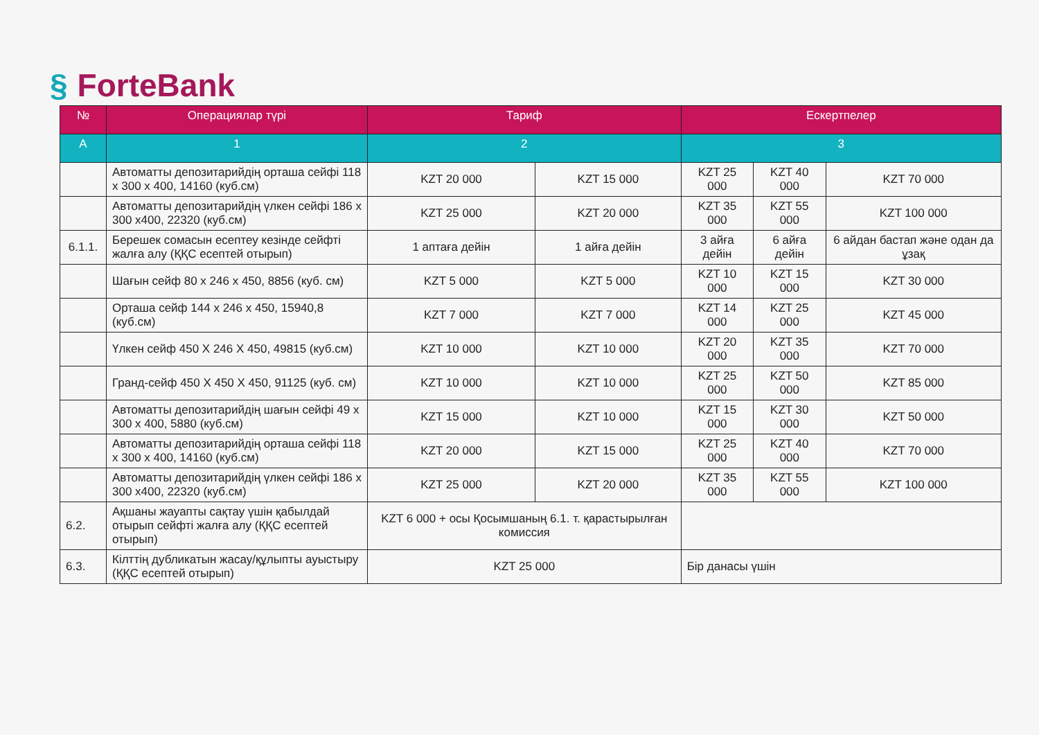§ ForteBank
| № | Операциялар түрі | Тариф | | Ескертпелер | | |
| --- | --- | --- | --- | --- | --- | --- |
| A | 1 | 2 | | 3 | | |
| | Автоматты депозитарийдің орташа сейфі 118 x 300 x 400, 14160 (куб.см) | KZT 20 000 | KZT 15 000 | KZT 25 000 | KZT 40 000 | KZT 70 000 |
| | Автоматты депозитарийдің үлкен сейфі 186 x 300 x400, 22320 (куб.см) | KZT 25 000 | KZT 20 000 | KZT 35 000 | KZT 55 000 | KZT 100 000 |
| 6.1.1. | Берешек сомасын есептеу кезінде сейфті жалға алу (ҚҚС есептей отырып) | 1 аптаға дейін | 1 айға дейін | 3 айға дейін | 6 айға дейін | 6 айдан бастап және одан да ұзақ |
| | Шағын сейф 80 x 246 x 450, 8856 (куб. см) | KZT 5 000 | KZT 5 000 | KZT 10 000 | KZT 15 000 | KZT 30 000 |
| | Орташа сейф 144 x 246 x 450, 15940,8 (куб.см) | KZT 7 000 | KZT 7 000 | KZT 14 000 | KZT 25 000 | KZT 45 000 |
| | Үлкен сейф 450 X 246 X 450, 49815 (куб.см) | KZT 10 000 | KZT 10 000 | KZT 20 000 | KZT 35 000 | KZT 70 000 |
| | Гранд-сейф 450 X 450 X 450, 91125 (куб. см) | KZT 10 000 | KZT 10 000 | KZT 25 000 | KZT 50 000 | KZT 85 000 |
| | Автоматты депозитарийдің шағын сейфі 49 x 300 x 400, 5880 (куб.см) | KZT 15 000 | KZT 10 000 | KZT 15 000 | KZT 30 000 | KZT 50 000 |
| | Автоматты депозитарийдің орташа сейфі 118 x 300 x 400, 14160 (куб.см) | KZT 20 000 | KZT 15 000 | KZT 25 000 | KZT 40 000 | KZT 70 000 |
| | Автоматты депозитарийдің үлкен сейфі 186 x 300 x400, 22320 (куб.см) | KZT 25 000 | KZT 20 000 | KZT 35 000 | KZT 55 000 | KZT 100 000 |
| 6.2. | Ақшаны жауапты сақтау үшін қабылдай отырып сейфті жалға алу (ҚҚС есептей отырып) | KZT 6 000 + осы Қосымшаның 6.1. т. қарастырылған комиссия | | | | |
| 6.3. | Кілттің дубликатын жасау/құлыпты ауыстыру (ҚҚС есептей отырып) | KZT 25 000 | | Бір данасы үшін | | |